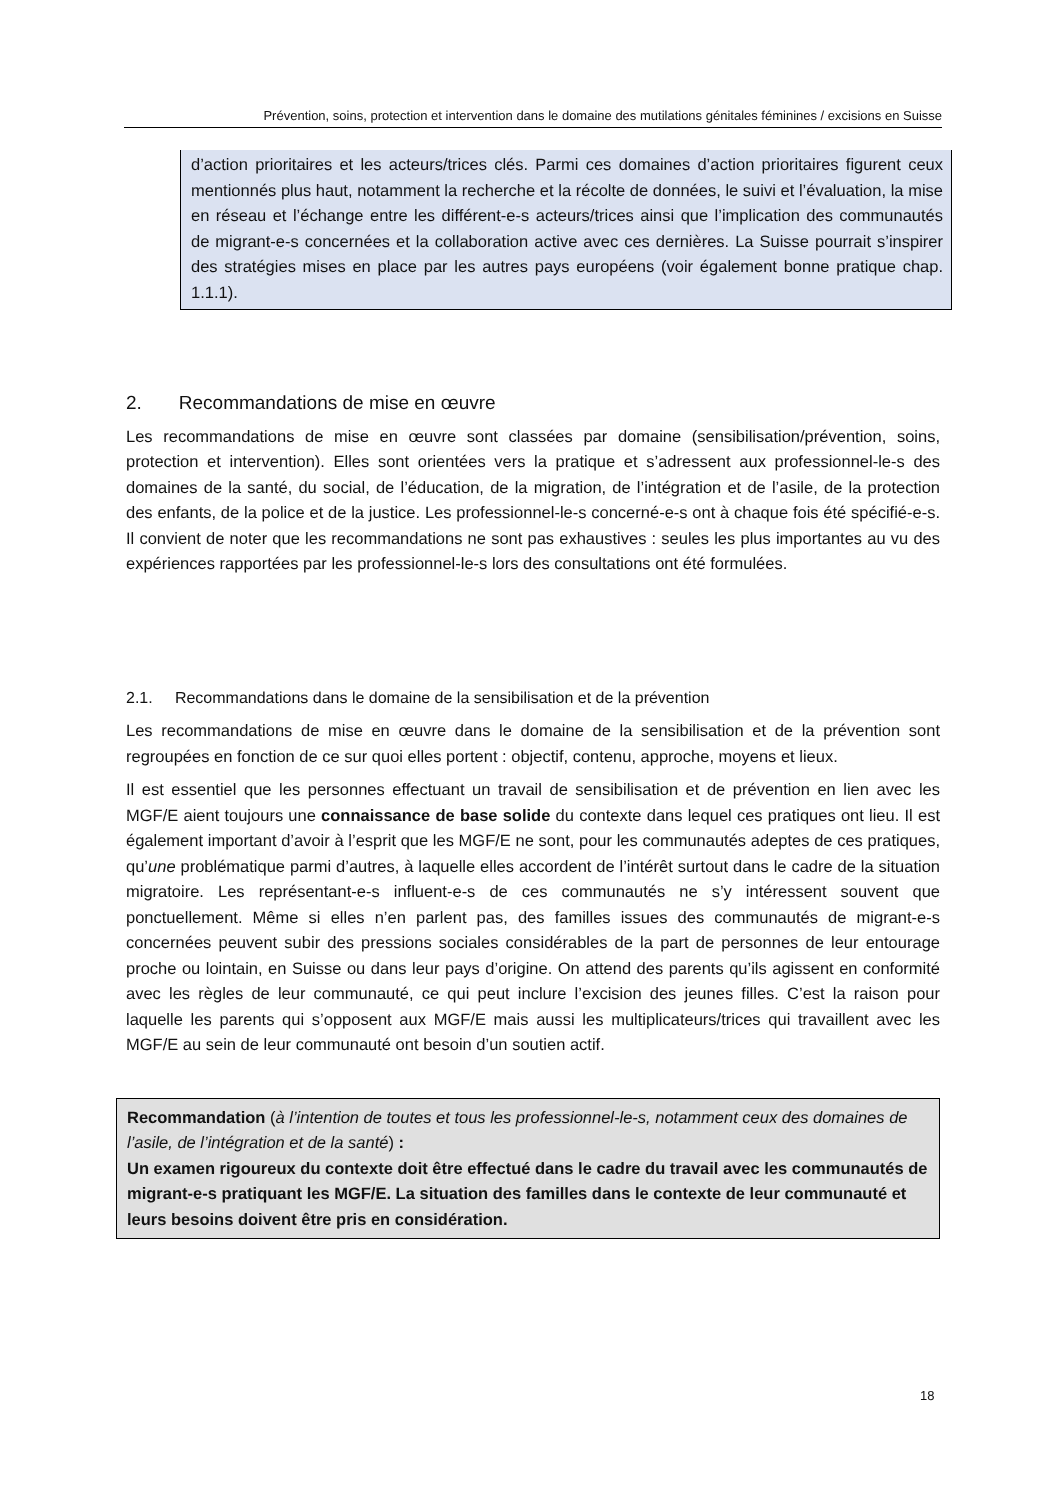Prévention, soins, protection et intervention dans le domaine des mutilations génitales féminines / excisions en Suisse
d’action prioritaires et les acteurs/trices clés. Parmi ces domaines d’action prioritaires figurent ceux mentionnés plus haut, notamment la recherche et la récolte de données, le suivi et l’évaluation, la mise en réseau et l’échange entre les différent-e-s acteurs/trices ainsi que l’implication des communautés de migrant-e-s concernées et la collaboration active avec ces dernières. La Suisse pourrait s’inspirer des stratégies mises en place par les autres pays européens (voir également bonne pratique chap. 1.1.1).
2. Recommandations de mise en œuvre
Les recommandations de mise en œuvre sont classées par domaine (sensibilisation/prévention, soins, protection et intervention). Elles sont orientées vers la pratique et s’adressent aux professionnel-le-s des domaines de la santé, du social, de l’éducation, de la migration, de l’intégration et de l’asile, de la protection des enfants, de la police et de la justice. Les professionnel-le-s concerné-e-s ont à chaque fois été spécifié-e-s. Il convient de noter que les recommandations ne sont pas exhaustives : seules les plus importantes au vu des expériences rapportées par les professionnel-le-s lors des consultations ont été formulées.
2.1. Recommandations dans le domaine de la sensibilisation et de la prévention
Les recommandations de mise en œuvre dans le domaine de la sensibilisation et de la prévention sont regroupées en fonction de ce sur quoi elles portent : objectif, contenu, approche, moyens et lieux.
Il est essentiel que les personnes effectuant un travail de sensibilisation et de prévention en lien avec les MGF/E aient toujours une connaissance de base solide du contexte dans lequel ces pratiques ont lieu. Il est également important d’avoir à l’esprit que les MGF/E ne sont, pour les communautés adeptes de ces pratiques, qu’une problématique parmi d’autres, à laquelle elles accordent de l’intérêt surtout dans le cadre de la situation migratoire. Les représentant-e-s influent-e-s de ces communautés ne s’y intéressent souvent que ponctuellement. Même si elles n’en parlent pas, des familles issues des communautés de migrant-e-s concernées peuvent subir des pressions sociales considérables de la part de personnes de leur entourage proche ou lointain, en Suisse ou dans leur pays d’origine. On attend des parents qu’ils agissent en conformité avec les règles de leur communauté, ce qui peut inclure l’excision des jeunes filles. C’est la raison pour laquelle les parents qui s’opposent aux MGF/E mais aussi les multiplicateurs/trices qui travaillent avec les MGF/E au sein de leur communauté ont besoin d’un soutien actif.
Recommandation (à l’intention de toutes et tous les professionnel-le-s, notamment ceux des domaines de l’asile, de l’intégration et de la santé) :
Un examen rigoureux du contexte doit être effectué dans le cadre du travail avec les communautés de migrant-e-s pratiquant les MGF/E. La situation des familles dans le contexte de leur communauté et leurs besoins doivent être pris en considération.
18